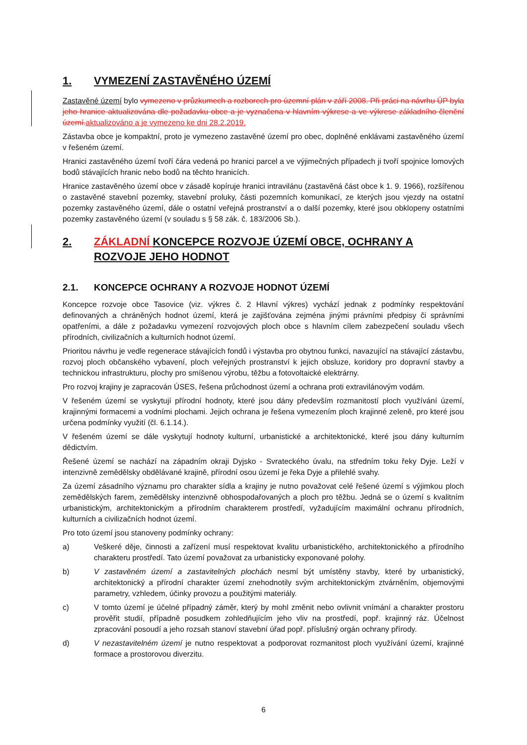1. VYMEZENÍ ZASTAVĚNÉHO ÚZEMÍ
Zastavěné území bylo vymezeno v průzkumech a rozborech pro územní plán v září 2008. Při práci na návrhu ÚP byla jeho hranice aktualizována dle požadavku obce a je vyznačena v hlavním výkrese a ve výkrese základního členění území. aktualizováno a je vymezeno ke dni 28.2.2019.
Zástavba obce je kompaktní, proto je vymezeno zastavěné území pro obec, doplněné enklávami zastavěného území v řešeném území.
Hranici zastavěného území tvoří čára vedená po hranici parcel a ve výjimečných případech ji tvoří spojnice lomových bodů stávajících hranic nebo bodů na těchto hranicích.
Hranice zastavěného území obce v zásadě kopíruje hranici intravilánu (zastavěná část obce k 1. 9. 1966), rozšířenou o zastavěné stavební pozemky, stavební proluky, části pozemních komunikací, ze kterých jsou vjezdy na ostatní pozemky zastavěného území, dále o ostatní veřejná prostranství a o další pozemky, které jsou obklopeny ostatními pozemky zastavěného území (v souladu s § 58 zák. č. 183/2006 Sb.).
2. ZÁKLADNÍ KONCEPCE ROZVOJE ÚZEMÍ OBCE, OCHRANY A ROZVOJE JEHO HODNOT
2.1. KONCEPCE OCHRANY A ROZVOJE HODNOT ÚZEMÍ
Koncepce rozvoje obce Tasovice (viz. výkres č. 2 Hlavní výkres) vychází jednak z podmínky respektování definovaných a chráněných hodnot území, která je zajišťována zejména jinými právními předpisy či správními opatřeními, a dále z požadavku vymezení rozvojových ploch obce s hlavním cílem zabezpečení souladu všech přírodních, civilizačních a kulturních hodnot území.
Prioritou návrhu je vedle regenerace stávajících fondů i výstavba pro obytnou funkci, navazující na stávající zástavbu, rozvoj ploch občanského vybavení, ploch veřejných prostranství k jejich obsluze, koridory pro dopravní stavby a technickou infrastrukturu, plochy pro smíšenou výrobu, těžbu a fotovoltaické elektrárny.
Pro rozvoj krajiny je zapracován ÚSES, řešena průchodnost území a ochrana proti extravilánovým vodám.
V řešeném území se vyskytují přírodní hodnoty, které jsou dány především rozmanitostí ploch využívání území, krajinnými formacemi a vodními plochami. Jejich ochrana je řešena vymezením ploch krajinné zeleně, pro které jsou určena podmínky využití (čl. 6.1.14.).
V řešeném území se dále vyskytují hodnoty kulturní, urbanistické a architektonické, které jsou dány kulturním dědictvím.
Řešené území se nachází na západním okraji Dyjsko - Svrateckého úvalu, na středním toku řeky Dyje. Leží v intenzivně zemědělsky obdělávané krajině, přírodní osou území je řeka Dyje a přilehlé svahy.
Za území zásadního významu pro charakter sídla a krajiny je nutno považovat celé řešené území s výjimkou ploch zemědělských farem, zemědělsky intenzivně obhospodařovaných a ploch pro těžbu. Jedná se o území s kvalitním urbanistickým, architektonickým a přírodním charakterem prostředí, vyžadujícím maximální ochranu přírodních, kulturních a civilizačních hodnot území.
Pro toto území jsou stanoveny podmínky ochrany:
a) Veškeré děje, činnosti a zařízení musí respektovat kvalitu urbanistického, architektonického a přírodního charakteru prostředí. Tato území považovat za urbanisticky exponované polohy.
b) V zastavěném území a zastavitelných plochách nesmí být umístěny stavby, které by urbanistický, architektonický a přírodní charakter území znehodnotily svým architektonickým ztvárněním, objemovými parametry, vzhledem, účinky provozu a použitými materiály.
c) V tomto území je účelné případný záměr, který by mohl změnit nebo ovlivnit vnímání a charakter prostoru prověřit studií, případně posudkem zohledňujícím jeho vliv na prostředí, popř. krajinný ráz. Účelnost zpracování posoudí a jeho rozsah stanoví stavební úřad popř. příslušný orgán ochrany přírody.
d) V nezastavitelném území je nutno respektovat a podporovat rozmanitost ploch využívání území, krajinné formace a prostorovou diverzitu.
6